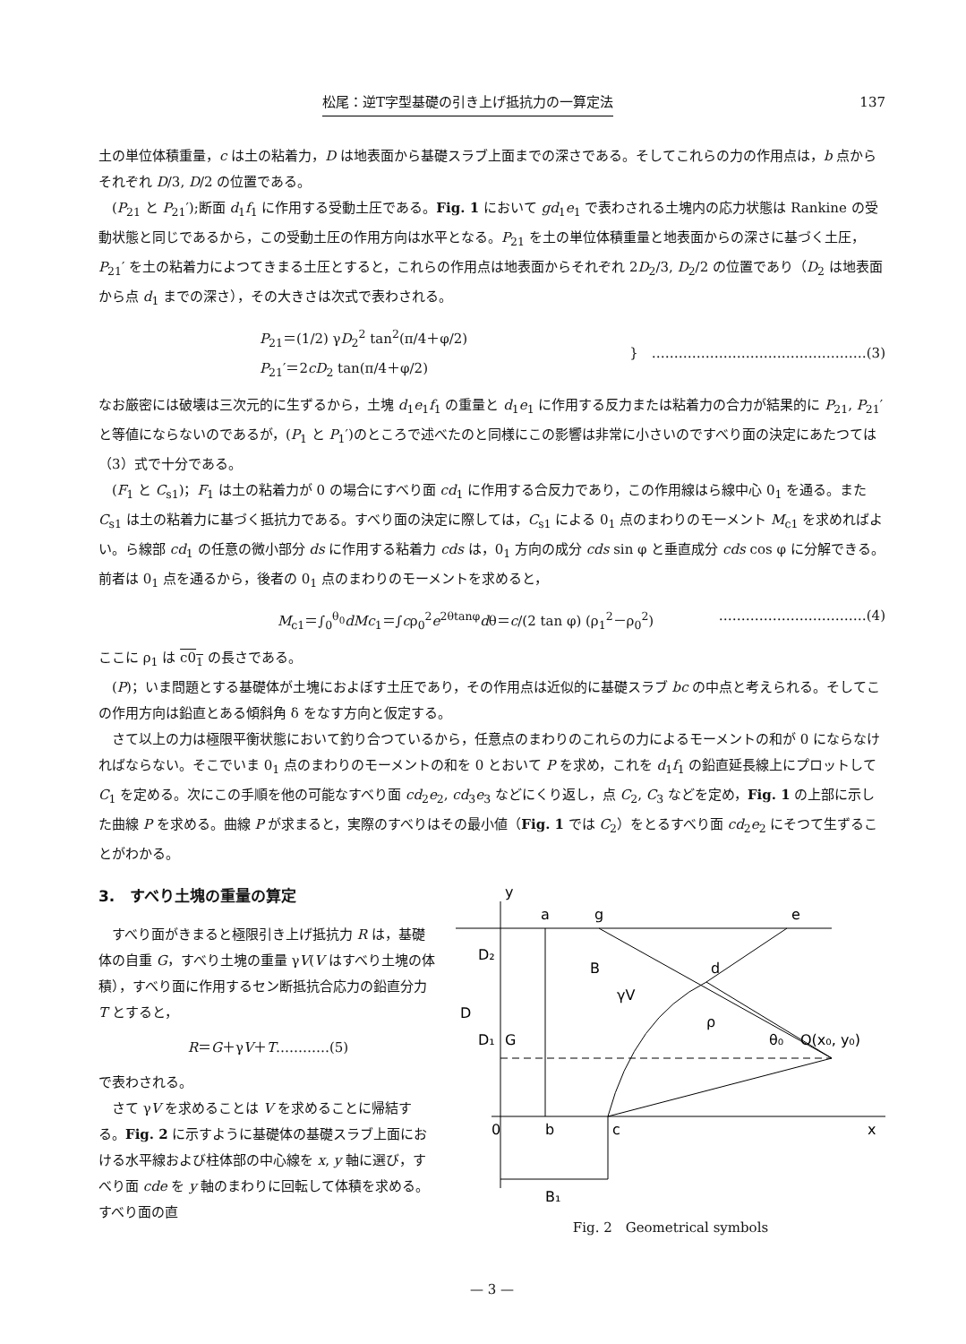松尾：逆T字型基礎の引き上げ抵抗力の一算定法 137
土の単位体積重量，c は土の粘着力，D は地表面から基礎スラブ上面までの深さである。そしてこれらの力の作用点は，b 点からそれぞれ D/3, D/2 の位置である。
(P<sub>21</sub> と P<sub>21</sub>′);断面 d<sub>1</sub>f<sub>1</sub> に作用する受動土圧である。Fig. 1 において gd<sub>1</sub>e<sub>1</sub> で表わされる土塊内の応力状態は Rankine の受動状態と同じであるから，この受動土圧の作用方向は水平となる。P<sub>21</sub> を土の単位体積重量と地表面からの深さに基づく土圧，P<sub>21</sub>′ を土の粘着力によつてきまる土圧とすると，これらの作用点は地表面からそれぞれ 2D<sub>2</sub>/3, D<sub>2</sub>/2 の位置であり（D<sub>2</sub> は地表面から点 d<sub>1</sub> までの深さ），その大きさは次式で表わされる。
P<sub>21</sub>＝(1/2) γD<sub>2</sub><sup>2</sup> tan<sup>2</sup>(π/4＋φ/2)
P<sub>21</sub>′＝2cD<sub>2</sub> tan(π/4＋φ/2)
}　…………………………………………(3)
なお厳密には破壊は三次元的に生ずるから，土塊 d<sub>1</sub>e<sub>1</sub>f<sub>1</sub> の重量と d<sub>1</sub>e<sub>1</sub> に作用する反力または粘着力の合力が結果的に P<sub>21</sub>, P<sub>21</sub>′ と等値にならないのであるが，(P<sub>1</sub> と P<sub>1</sub>′)のところで述べたのと同様にこの影響は非常に小さいのですべり面の決定にあたつては（3）式で十分である。
(F<sub>1</sub> と C<sub>s1</sub>)；F<sub>1</sub> は土の粘着力が 0 の場合にすべり面 cd<sub>1</sub> に作用する合反力であり，この作用線はら線中心 0<sub>1</sub> を通る。また C<sub>s1</sub> は土の粘着力に基づく抵抗力である。すべり面の決定に際しては，C<sub>s1</sub> による 0<sub>1</sub> 点のまわりのモーメント M<sub>c1</sub> を求めればよい。ら線部 cd<sub>1</sub> の任意の微小部分 ds に作用する粘着力 cds は，0<sub>1</sub> 方向の成分 cds sin φ と垂直成分 cds cos φ に分解できる。前者は 0<sub>1</sub> 点を通るから，後者の 0<sub>1</sub> 点のまわりのモーメントを求めると，
M<sub>c1</sub>＝∫<sub>0</sub><sup>θ<sub>0</sub></sup>dMc<sub>1</sub>＝∫cρ<sub>0</sub><sup>2</sup>e<sup>2θtanφ</sup>dθ＝c/(2 tan φ) (ρ<sub>1</sub><sup>2</sup>－ρ<sub>0</sub><sup>2</sup>)
……………………………(4)
ここに ρ<sub>1</sub> は c0<sub>1</sub> の長さである。
(P)；いま問題とする基礎体が土塊におよぼす土圧であり，その作用点は近似的に基礎スラブ bc の中点と考えられる。そしてこの作用方向は鉛直とある傾斜角 δ をなす方向と仮定する。
さて以上の力は極限平衡状態において釣り合つているから，任意点のまわりのこれらの力によるモーメントの和が 0 にならなければならない。そこでいま 0<sub>1</sub> 点のまわりのモーメントの和を 0 とおいて P を求め，これを d<sub>1</sub>f<sub>1</sub> の鉛直延長線上にプロットして C<sub>1</sub> を定める。次にこの手順を他の可能なすべり面 cd<sub>2</sub>e<sub>2</sub>, cd<sub>3</sub>e<sub>3</sub> などにくり返し，点 C<sub>2</sub>, C<sub>3</sub> などを定め，Fig. 1 の上部に示した曲線 P を求める。曲線 P が求まると，実際のすべりはその最小値（Fig. 1 では C<sub>2</sub>）をとるすべり面 cd<sub>2</sub>e<sub>2</sub> にそつて生ずることがわかる。
3.　すべり土塊の重量の算定
すべり面がきまると極限引き上げ抵抗力 R は，基礎体の自重 G，すべり土塊の重量 γV(V はすべり土塊の体積），すべり面に作用するセン断抵抗合応力の鉛直分力 T とすると，
R＝G＋γV＋T…………(5)
で表わされる。
さて γV を求めることは V を求めることに帰結する。Fig. 2 に示すように基礎体の基礎スラブ上面における水平線および柱体部の中心線を x, y 軸に選び，すべり面 cde を y 軸のまわりに回転して体積を求める。すべり面の直
y
a
g
e
B
γV
G
ρ
d
θ₀
O(x₀, y₀)
D
D₂
D₁
0
b
c
x
B₁
Fig. 2　Geometrical symbols
— 3 —